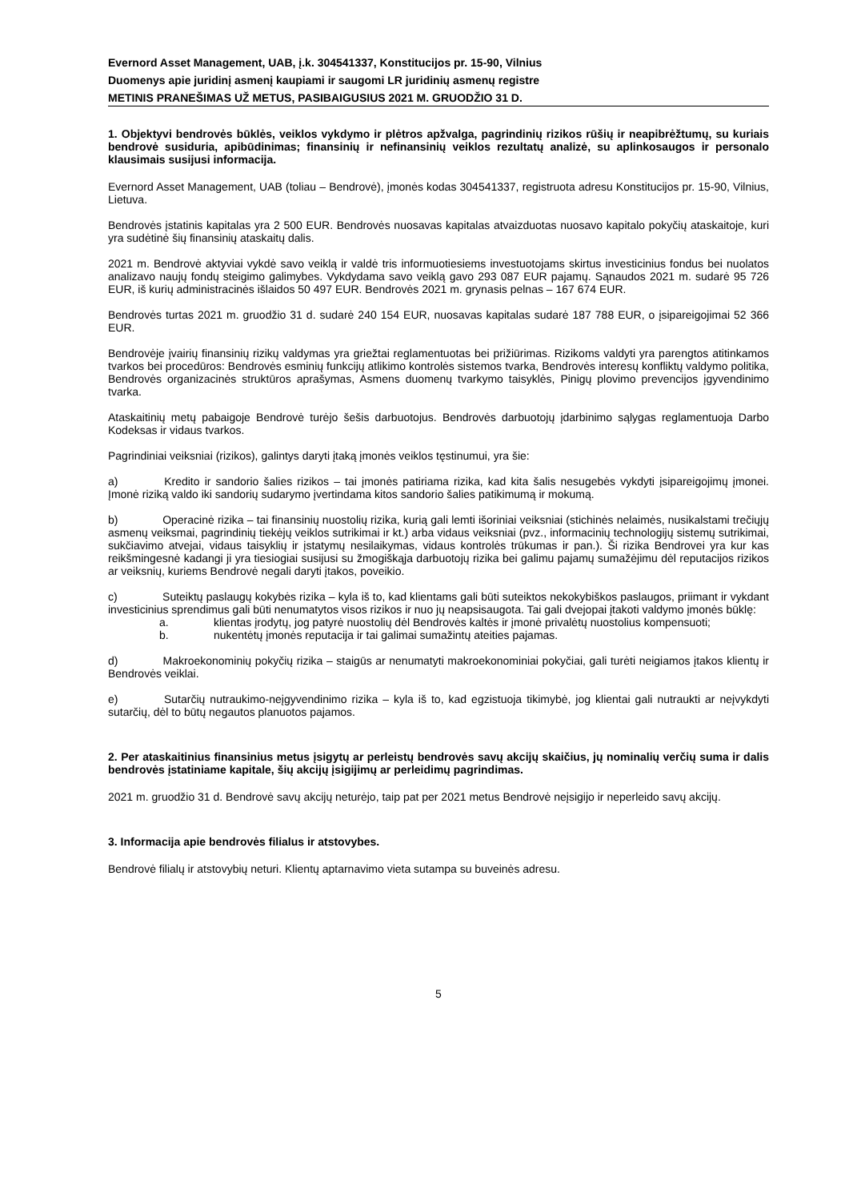Evernord Asset Management, UAB, į.k. 304541337, Konstitucijos pr. 15-90, Vilnius
Duomenys apie juridinį asmenį kaupiami ir saugomi LR juridinių asmenų registre
METINIS PRANEŠIMAS UŽ METUS, PASIBAIGUSIUS 2021 M. GRUODŽIO 31 D.
1. Objektyvi bendrovės būklės, veiklos vykdymo ir plėtros apžvalga, pagrindinių rizikos rūšių ir neapibrėžtumų, su kuriais bendrovė susiduria, apibūdinimas; finansinių ir nefinansinių veiklos rezultatų analizė, su aplinkosaugos ir personalo klausimais susijusi informacija.
Evernord Asset Management, UAB (toliau – Bendrovė), įmonės kodas 304541337, registruota adresu Konstitucijos pr. 15-90, Vilnius, Lietuva.
Bendrovės įstatinis kapitalas yra 2 500 EUR. Bendrovės nuosavas kapitalas atvaizduotas nuosavo kapitalo pokyčių ataskaitoje, kuri yra sudėtinė šių finansinių ataskaitų dalis.
2021 m. Bendrovė aktyviai vykdė savo veiklą ir valdė tris informuotiesiems investuotojams skirtus investicinius fondus bei nuolatos analizavo naujų fondų steigimo galimybes. Vykdydama savo veiklą gavo 293 087 EUR pajamų. Sąnaudos 2021 m. sudarė 95 726 EUR, iš kurių administracinės išlaidos 50 497 EUR. Bendrovės 2021 m. grynasis pelnas – 167 674 EUR.
Bendrovės turtas 2021 m. gruodžio 31 d. sudarė 240 154 EUR, nuosavas kapitalas sudarė 187 788 EUR, o įsipareigojimai 52 366 EUR.
Bendrovėje įvairių finansinių rizikų valdymas yra griežtai reglamentuotas bei prižiūrimas. Rizikoms valdyti yra parengtos atitinkamos tvarkos bei procedūros: Bendrovės esminių funkcijų atlikimo kontrolės sistemos tvarka, Bendrovės interesų konfliktų valdymo politika, Bendrovės organizacinės struktūros aprašymas, Asmens duomenų tvarkymo taisyklės, Pinigų plovimo prevencijos įgyvendinimo tvarka.
Ataskaitinių metų pabaigoje Bendrovė turėjo šešis darbuotojus. Bendrovės darbuotojų įdarbinimo sąlygas reglamentuoja Darbo Kodeksas ir vidaus tvarkos.
Pagrindiniai veiksniai (rizikos), galintys daryti įtaką įmonės veiklos tęstinumui, yra šie:
a) Kredito ir sandorio šalies rizikos – tai įmonės patiriama rizika, kad kita šalis nesugebės vykdyti įsipareigojimų įmonei. Įmonė riziką valdo iki sandorių sudarymo įvertindama kitos sandorio šalies patikimumą ir mokumą.
b) Operacinė rizika – tai finansinių nuostolių rizika, kurią gali lemti išoriniai veiksniai (stichinės nelaimės, nusikalstami trečiųjų asmenų veiksmai, pagrindinių tiekėjų veiklos sutrikimai ir kt.) arba vidaus veiksniai (pvz., informacinių technologijų sistemų sutrikimai, sukčiavimo atvejai, vidaus taisyklių ir įstatymų nesilaikymas, vidaus kontrolės trūkumas ir pan.). Ši rizika Bendrovei yra kur kas reikšmingesnė kadangi ji yra tiesiogiai susijusi su žmogiškąja darbuotojų rizika bei galimu pajamų sumažėjimu dėl reputacijos rizikos ar veiksnių, kuriems Bendrovė negali daryti įtakos, poveikio.
c) Suteiktų paslaugų kokybės rizika – kyla iš to, kad klientams gali būti suteiktos nekokybiškos paslaugos, priimant ir vykdant investicinius sprendimus gali būti nenumatytos visos rizikos ir nuo jų neapsisaugota. Tai gali dvejopai įtakoti valdymo įmonės būklę:
a. klientas įrodytų, jog patyrė nuostolių dėl Bendrovės kaltės ir įmonė privalėtų nuostolius kompensuoti;
b. nukentėtų įmonės reputacija ir tai galimai sumažintų ateities pajamas.
d) Makroekonominių pokyčių rizika – staigūs ar nenumatyti makroekonominiai pokyčiai, gali turėti neigiamos įtakos klientų ir Bendrovės veiklai.
e) Sutarčių nutraukimo-neįgyvendinimo rizika – kyla iš to, kad egzistuoja tikimybė, jog klientai gali nutraukti ar neįvykdyti sutarčių, dėl to būtų negautos planuotos pajamos.
2. Per ataskaitinius finansinius metus įsigytų ar perleistų bendrovės savų akcijų skaičius, jų nominalių verčių suma ir dalis bendrovės įstatiniame kapitale, šių akcijų įsigijimų ar perleidimų pagrindimas.
2021 m. gruodžio 31 d. Bendrovė savų akcijų neturėjo, taip pat per 2021 metus Bendrovė neįsigijo ir neperleido savų akcijų.
3. Informacija apie bendrovės filialus ir atstovybes.
Bendrovė filialų ir atstovybių neturi. Klientų aptarnavimo vieta sutampa su buveinės adresu.
5